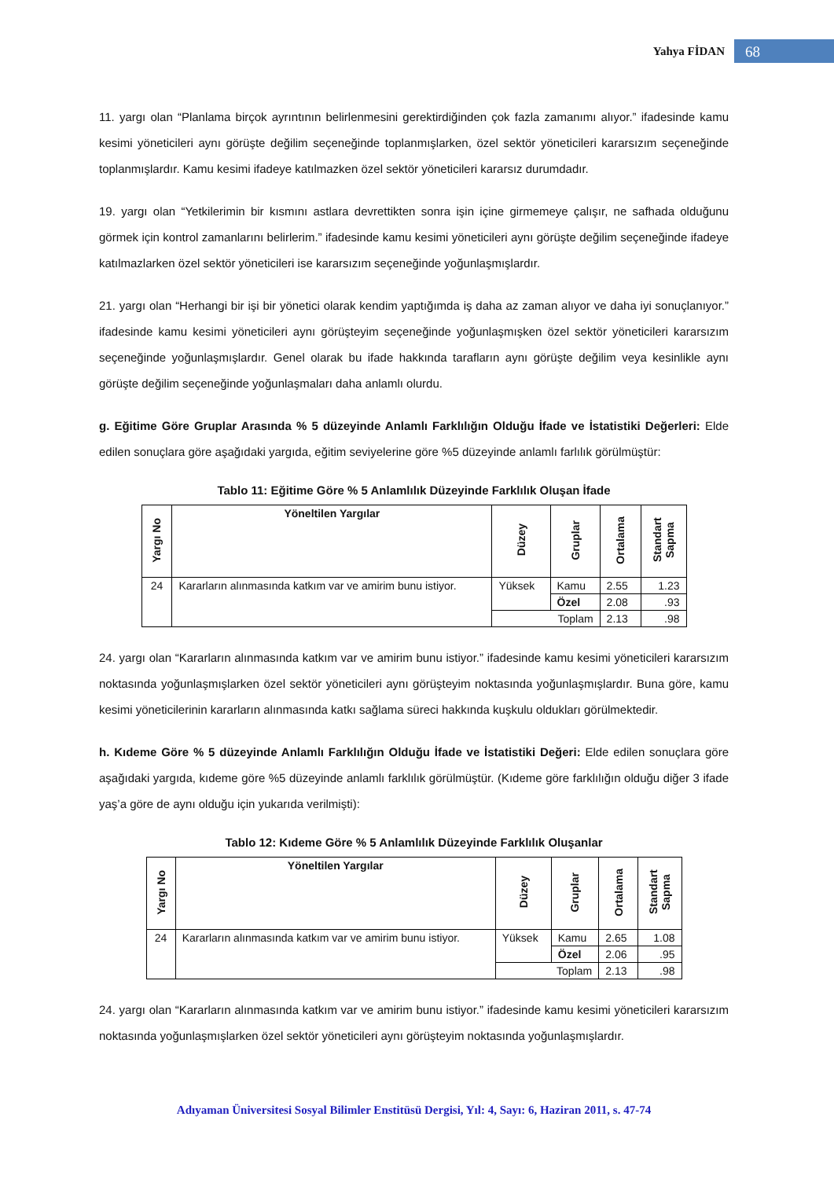Yahya FİDAN 68
11. yargı olan “Planlama birçok ayrıntının belirlenmesini gerektirdiğinden çok fazla zamanımı alıyor.” ifadesinde kamu kesimi yöneticileri aynı görüşte değilim seçeneğinde toplanmışlarken, özel sektör yöneticileri kararsızım seçeneğinde toplanmışlardır. Kamu kesimi ifadeye katılmazken özel sektör yöneticileri kararsız durumdadır.
19. yargı olan “Yetkilerimin bir kısmını astlara devrettikten sonra işin içine girmemeye çalışır, ne safhada olduğunu görmek için kontrol zamanlarını belirlerim.” ifadesinde kamu kesimi yöneticileri aynı görüşte değilim seçeneğinde ifadeye katılmazlarken özel sektör yöneticileri ise kararsızım seçeneğinde yoğunlaşmışlardır.
21. yargı olan “Herhangi bir işi bir yönetici olarak kendim yaptığımda iş daha az zaman alıyor ve daha iyi sonuçlanıyor.” ifadesinde kamu kesimi yöneticileri aynı görüşteyim seçeneğinde yoğunlaşmışken özel sektör yöneticileri kararsızım seçeneğinde yoğunlaşmışlardır. Genel olarak bu ifade hakkında tarafların aynı görüşte değilim veya kesinlikle aynı görüşte değilim seçeneğinde yoğunlaşmaları daha anlamlı olurdu.
g. Eğitime Göre Gruplar Arasında % 5 düzeyinde Anlamlı Farklılığın Olduğu İfade ve İstatistiki Değerleri: Elde edilen sonuçlara göre aşağıdaki yargıda, eğitim seviyelerine göre %5 düzeyinde anlamlı farlılık görülmüştür:
Tablo 11: Eğitime Göre % 5 Anlamlılık Düzeyinde Farklılık Oluşan İfade
| Yargı No | Yöneltilen Yargılar | Düzey | Gruplar | Ortalama | Standart Sapma |
| --- | --- | --- | --- | --- | --- |
| 24 | Kararların alınmasında katkım var ve amirim bunu istiyor. | Yüksek | Kamu | 2.55 | 1.23 |
| | | | Özel | 2.08 | .93 |
| | | Toplam | | 2.13 | .98 |
24. yargı olan “Kararların alınmasında katkım var ve amirim bunu istiyor.” ifadesinde kamu kesimi yöneticileri kararsızım noktasında yoğunlaşmışlarken özel sektör yöneticileri aynı görüşteyim noktasında yoğunlaşmışlardır. Buna göre, kamu kesimi yöneticilerinin kararların alınmasında katkı sağlama süreci hakkında kuşkulu oldukları görülmektedir.
h. Kıdeme Göre % 5 düzeyinde Anlamlı Farklılığın Olduğu İfade ve İstatistiki Değeri: Elde edilen sonuçlara göre aşağıdaki yargıda, kıdeme göre %5 düzeyinde anlamlı farklılık görülmüştür. (Kıdeme göre farklılığın olduğu diğer 3 ifade yaş’a göre de aynı olduğu için yukarıda verilmişti):
Tablo 12: Kıdeme Göre % 5 Anlamlılık Düzeyinde Farklılık Oluşanlar
| Yargı No | Yöneltilen Yargılar | Düzey | Gruplar | Ortalama | Standart Sapma |
| --- | --- | --- | --- | --- | --- |
| 24 | Kararların alınmasında katkım var ve amirim bunu istiyor. | Yüksek | Kamu | 2.65 | 1.08 |
| | | | Özel | 2.06 | .95 |
| | | Toplam | | 2.13 | .98 |
24. yargı olan “Kararların alınmasında katkım var ve amirim bunu istiyor.” ifadesinde kamu kesimi yöneticileri kararsızım noktasında yoğunlaşmışlarken özel sektör yöneticileri aynı görüşteyim noktasında yoğunlaşmışlardır.
Adıyaman Üniversitesi Sosyal Bilimler Enstitüsü Dergisi, Yıl: 4, Sayı: 6, Haziran 2011, s. 47-74